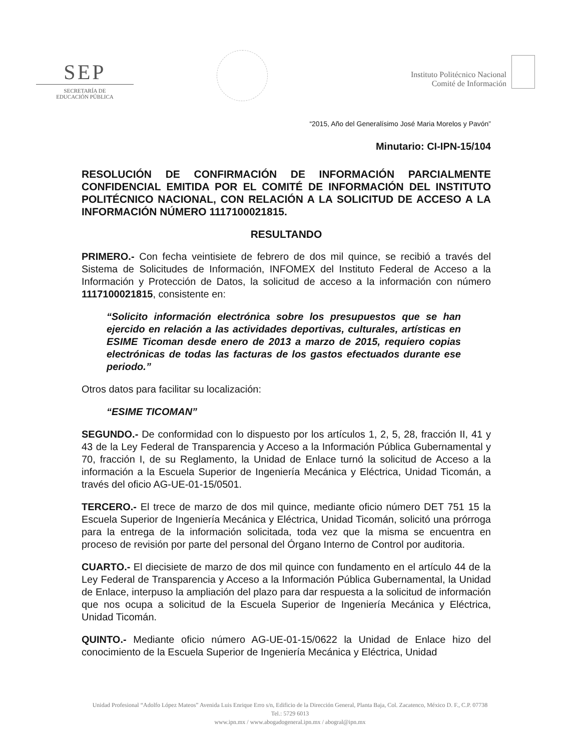SEP
SECRETARÍA DE
EDUCACIÓN PÚBLICA
Instituto Politécnico Nacional
Comité de Información
“2015, Año del Generalísimo José Maria Morelos y Pavón”
Minutario: CI-IPN-15/104
RESOLUCIÓN DE CONFIRMACIÓN DE INFORMACIÓN PARCIALMENTE CONFIDENCIAL EMITIDA POR EL COMITÉ DE INFORMACIÓN DEL INSTITUTO POLITÉCNICO NACIONAL, CON RELACIÓN A LA SOLICITUD DE ACCESO A LA INFORMACIÓN NÚMERO 1117100021815.
RESULTANDO
PRIMERO.- Con fecha veintisiete de febrero de dos mil quince, se recibió a través del Sistema de Solicitudes de Información, INFOMEX del Instituto Federal de Acceso a la Información y Protección de Datos, la solicitud de acceso a la información con número 1117100021815, consistente en:
“Solicito información electrónica sobre los presupuestos que se han ejercido en relación a las actividades deportivas, culturales, artísticas en ESIME Ticoman desde enero de 2013 a marzo de 2015, requiero copias electrónicas de todas las facturas de los gastos efectuados durante ese periodo.”
Otros datos para facilitar su localización:
“ESIME TICOMAN”
SEGUNDO.- De conformidad con lo dispuesto por los artículos 1, 2, 5, 28, fracción II, 41 y 43 de la Ley Federal de Transparencia y Acceso a la Información Pública Gubernamental y 70, fracción I, de su Reglamento, la Unidad de Enlace turnó la solicitud de Acceso a la información a la Escuela Superior de Ingeniería Mecánica y Eléctrica, Unidad Ticomán, a través del oficio AG-UE-01-15/0501.
TERCERO.- El trece de marzo de dos mil quince, mediante oficio número DET 751 15 la Escuela Superior de Ingeniería Mecánica y Eléctrica, Unidad Ticomán, solicitó una prórroga para la entrega de la información solicitada, toda vez que la misma se encuentra en proceso de revisión por parte del personal del Órgano Interno de Control por auditoria.
CUARTO.- El diecisiete de marzo de dos mil quince con fundamento en el artículo 44 de la Ley Federal de Transparencia y Acceso a la Información Pública Gubernamental, la Unidad de Enlace, interpuso la ampliación del plazo para dar respuesta a la solicitud de información que nos ocupa a solicitud de la Escuela Superior de Ingeniería Mecánica y Eléctrica, Unidad Ticomán.
QUINTO.- Mediante oficio número AG-UE-01-15/0622 la Unidad de Enlace hizo del conocimiento de la Escuela Superior de Ingeniería Mecánica y Eléctrica, Unidad
Unidad Profesional “Adolfo López Mateos” Avenida Luis Enrique Erro s/n, Edificio de la Dirección General, Planta Baja, Col. Zacatenco, México D. F., C.P. 07738
Tel.: 5729 6013
www.ipn.mx / www.abogadogeneral.ipn.mx / abogral@ipn.mx